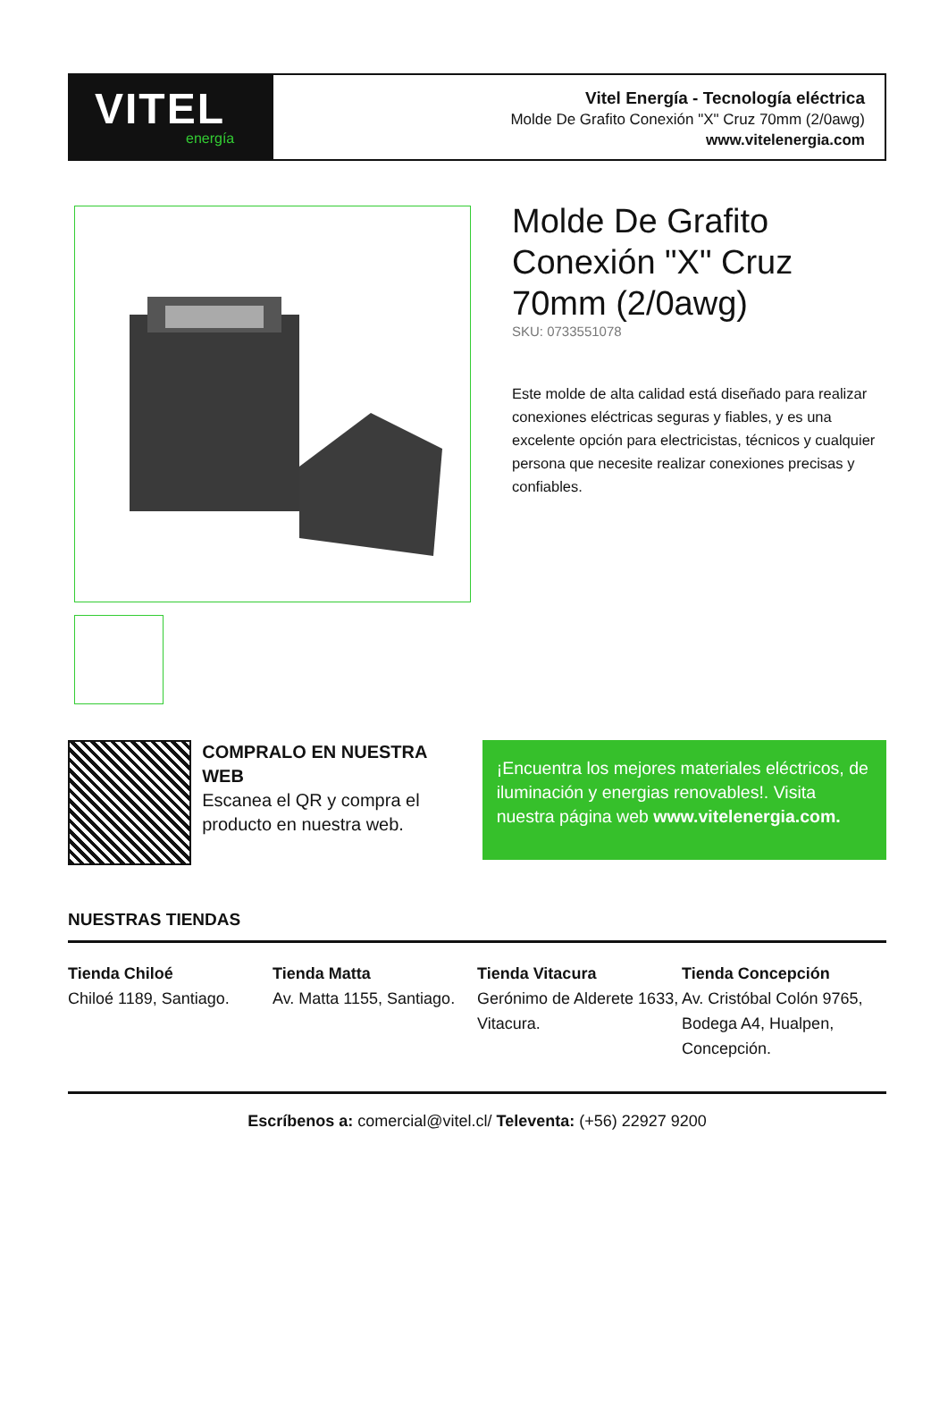VITEL
energía
Vitel Energía - Tecnología eléctrica
Molde De Grafito Conexión "X" Cruz 70mm (2/0awg)
www.vitelenergia.com
Molde De Grafito Conexión "X" Cruz 70mm (2/0awg)
SKU: 0733551078
Este molde de alta calidad está diseñado para realizar conexiones eléctricas seguras y fiables, y es una excelente opción para electricistas, técnicos y cualquier persona que necesite realizar conexiones precisas y confiables.
COMPRALO EN NUESTRA WEB
Escanea el QR y compra el producto en nuestra web.
¡Encuentra los mejores materiales eléctricos, de iluminación y energias renovables!. Visita nuestra página web www.vitelenergia.com.
NUESTRAS TIENDAS
Tienda Chiloé
Chiloé 1189, Santiago.
Tienda Matta
Av. Matta 1155, Santiago.
Tienda Vitacura
Gerónimo de Alderete 1633, Vitacura.
Tienda Concepción
Av. Cristóbal Colón 9765, Bodega A4, Hualpen, Concepción.
Escríbenos a: comercial@vitel.cl/ Televenta: (+56) 22927 9200